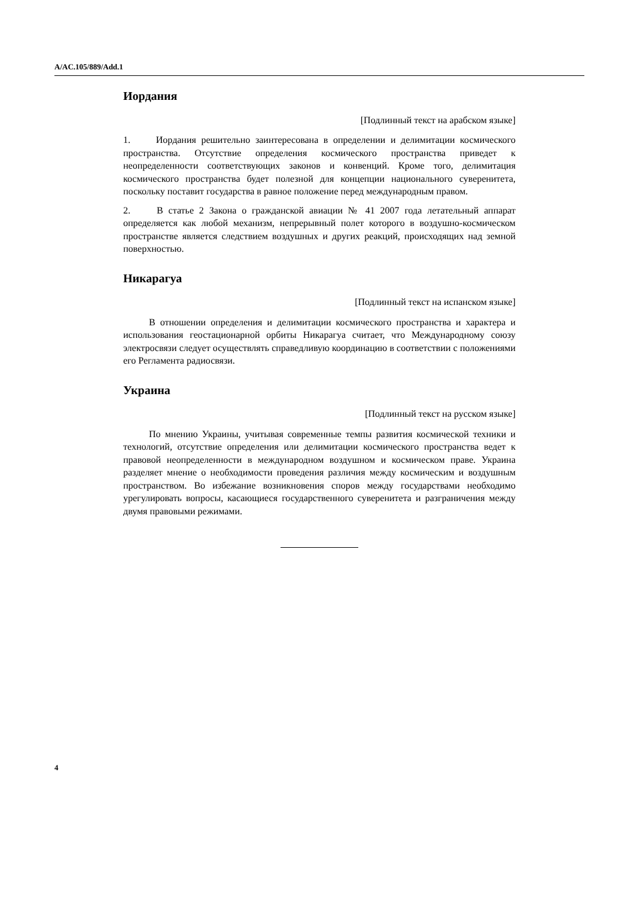A/AC.105/889/Add.1
Иордания
[Подлинный текст на арабском языке]
1. Иордания решительно заинтересована в определении и делимитации космического пространства. Отсутствие определения космического пространства приведет к неопределенности соответствующих законов и конвенций. Кроме того, делимитация космического пространства будет полезной для концепции национального суверенитета, поскольку поставит государства в равное положение перед международным правом.
2. В статье 2 Закона о гражданской авиации № 41 2007 года летательный аппарат определяется как любой механизм, непрерывный полет которого в воздушно-космическом пространстве является следствием воздушных и других реакций, происходящих над земной поверхностью.
Никарагуа
[Подлинный текст на испанском языке]
В отношении определения и делимитации космического пространства и характера и использования геостационарной орбиты Никарагуа считает, что Международному союзу электросвязи следует осуществлять справедливую координацию в соответствии с положениями его Регламента радиосвязи.
Украина
[Подлинный текст на русском языке]
По мнению Украины, учитывая современные темпы развития космической техники и технологий, отсутствие определения или делимитации космического пространства ведет к правовой неопределенности в международном воздушном и космическом праве. Украина разделяет мнение о необходимости проведения различия между космическим и воздушным пространством. Во избежание возникновения споров между государствами необходимо урегулировать вопросы, касающиеся государственного суверенитета и разграничения между двумя правовыми режимами.
4